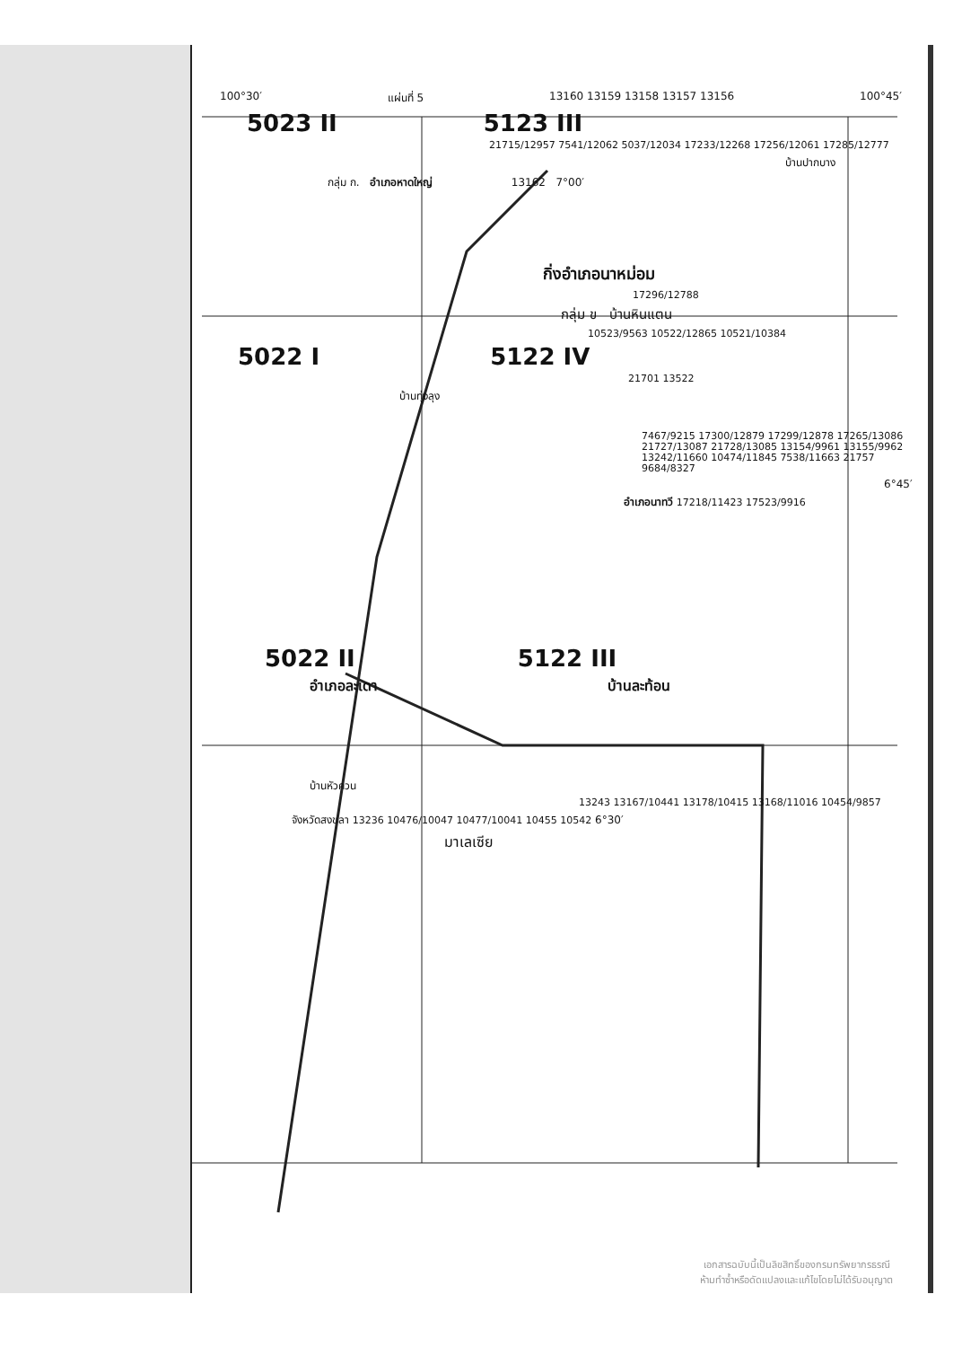100°30′ แผ่นที่ 5 13160 13159 13158 13157 13156 100°45′
5023 II 5123 III
21715/12957 7541/12062 5037/12034 17233/12268 17256/12061 17285/12777
บ้านปากบาง
กลุ่ม ก. อำเภอหาดใหญ่ 13162 7°00′
กิ่งอำเภอนาหม่อม
17296/12788
กลุ่ม ข บ้านหินแตน
10523/9563 10522/12865 10521/10384
5022 I 5122 IV
21701 13522
บ้านทุ่งลุง
7467/9215 17300/12879 17299/12878 17265/13086 21727/13087 21728/13085 13154/9961 13155/9962 13242/11660 10474/11845 7538/11663 21757 9684/8327
6°45′
อำเภอนาทวี 17218/11423 17523/9916
5022 II 5122 III
อำเภอละเดา บ้านละท้อน
บ้านหัวควน
13243 13167/10441 13178/10415 13168/11016 10454/9857
จังหวัดสงขลา 13236 10476/10047 10477/10041 10455 10542 6°30′
มาเลเซีย
เอกสารฉบับนี้เป็นลิขสิทธิ์ของกรมทรัพยากรธรณี
ห้ามทำซ้ำหรือดัดแปลงและแก้ไขโดยไม่ได้รับอนุญาต